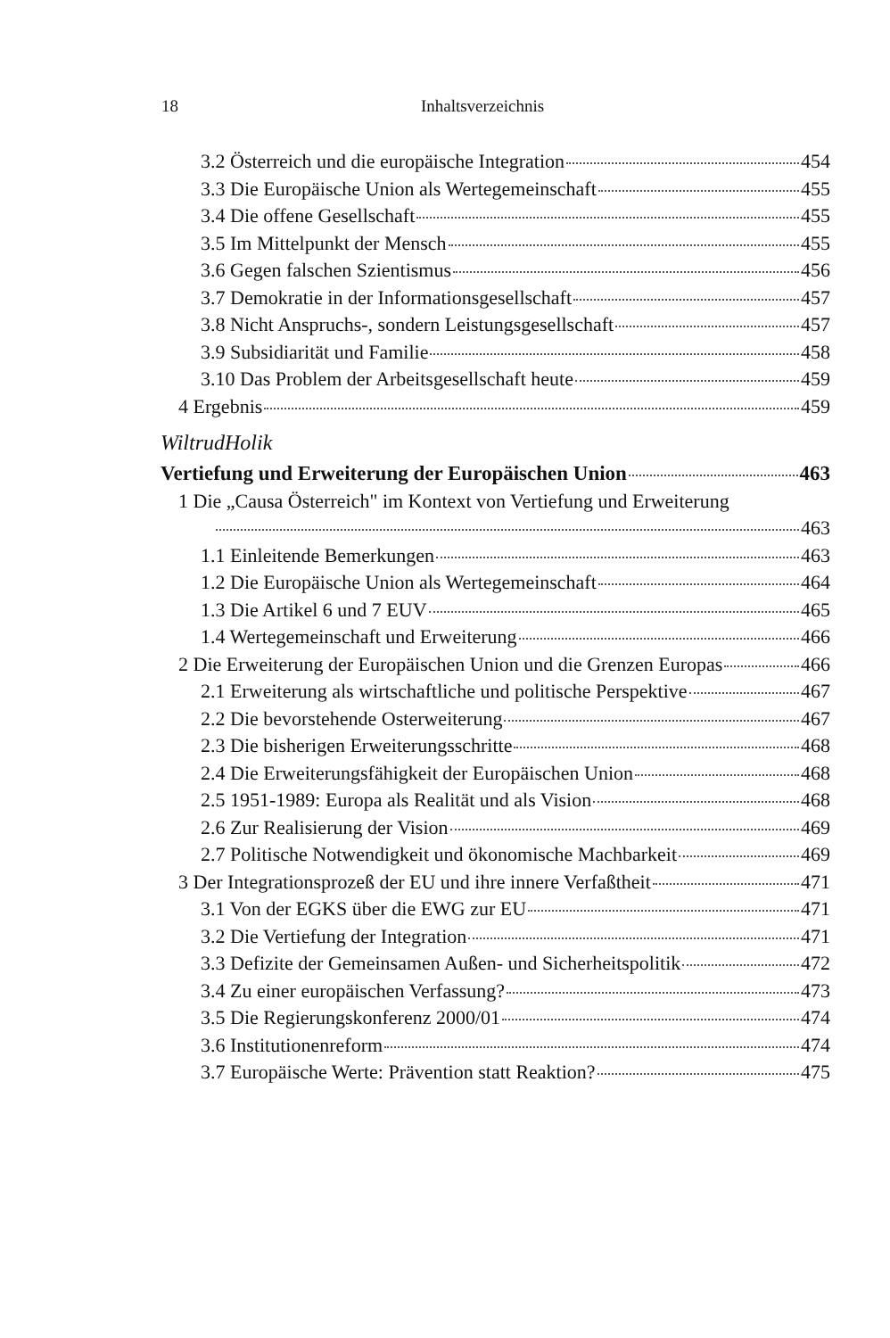18 Inhaltsverzeichnis
3.2 Österreich und die europäische Integration 454
3.3 Die Europäische Union als Wertegemeinschaft 455
3.4 Die offene Gesellschaft 455
3.5 Im Mittelpunkt der Mensch 455
3.6 Gegen falschen Szientismus 456
3.7 Demokratie in der Informationsgesellschaft 457
3.8 Nicht Anspruchs-, sondern Leistungsgesellschaft 457
3.9 Subsidiarität und Familie 458
3.10 Das Problem der Arbeitsgesellschaft heute 459
4 Ergebnis 459
WiltrudHolik
Vertiefung und Erweiterung der Europäischen Union 463
1 Die „Causa Österreich" im Kontext von Vertiefung und Erweiterung
463
1.1 Einleitende Bemerkungen 463
1.2 Die Europäische Union als Wertegemeinschaft 464
1.3 Die Artikel 6 und 7 EUV 465
1.4 Wertegemeinschaft und Erweiterung 466
2 Die Erweiterung der Europäischen Union und die Grenzen Europas 466
2.1 Erweiterung als wirtschaftliche und politische Perspektive 467
2.2 Die bevorstehende Osterweiterung 467
2.3 Die bisherigen Erweiterungsschritte 468
2.4 Die Erweiterungsfähigkeit der Europäischen Union 468
2.5 1951-1989: Europa als Realität und als Vision 468
2.6 Zur Realisierung der Vision 469
2.7 Politische Notwendigkeit und ökonomische Machbarkeit 469
3 Der Integrationsprozeß der EU und ihre innere Verfaßtheit 471
3.1 Von der EGKS über die EWG zur EU 471
3.2 Die Vertiefung der Integration 471
3.3 Defizite der Gemeinsamen Außen- und Sicherheitspolitik 472
3.4 Zu einer europäischen Verfassung? 473
3.5 Die Regierungskonferenz 2000/01 474
3.6 Institutionenreform 474
3.7 Europäische Werte: Prävention statt Reaktion? 475